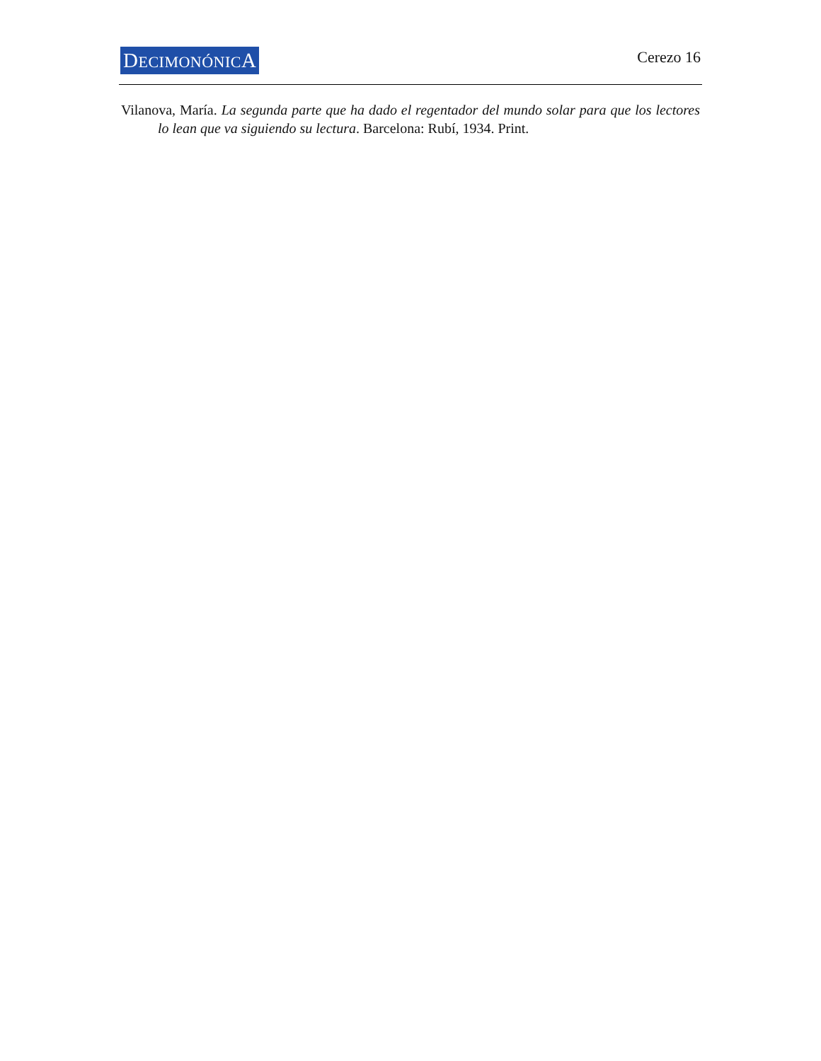DECIMONÓNICA
Cerezo 16
Vilanova, María. La segunda parte que ha dado el regentador del mundo solar para que los lectores lo lean que va siguiendo su lectura. Barcelona: Rubí, 1934. Print.